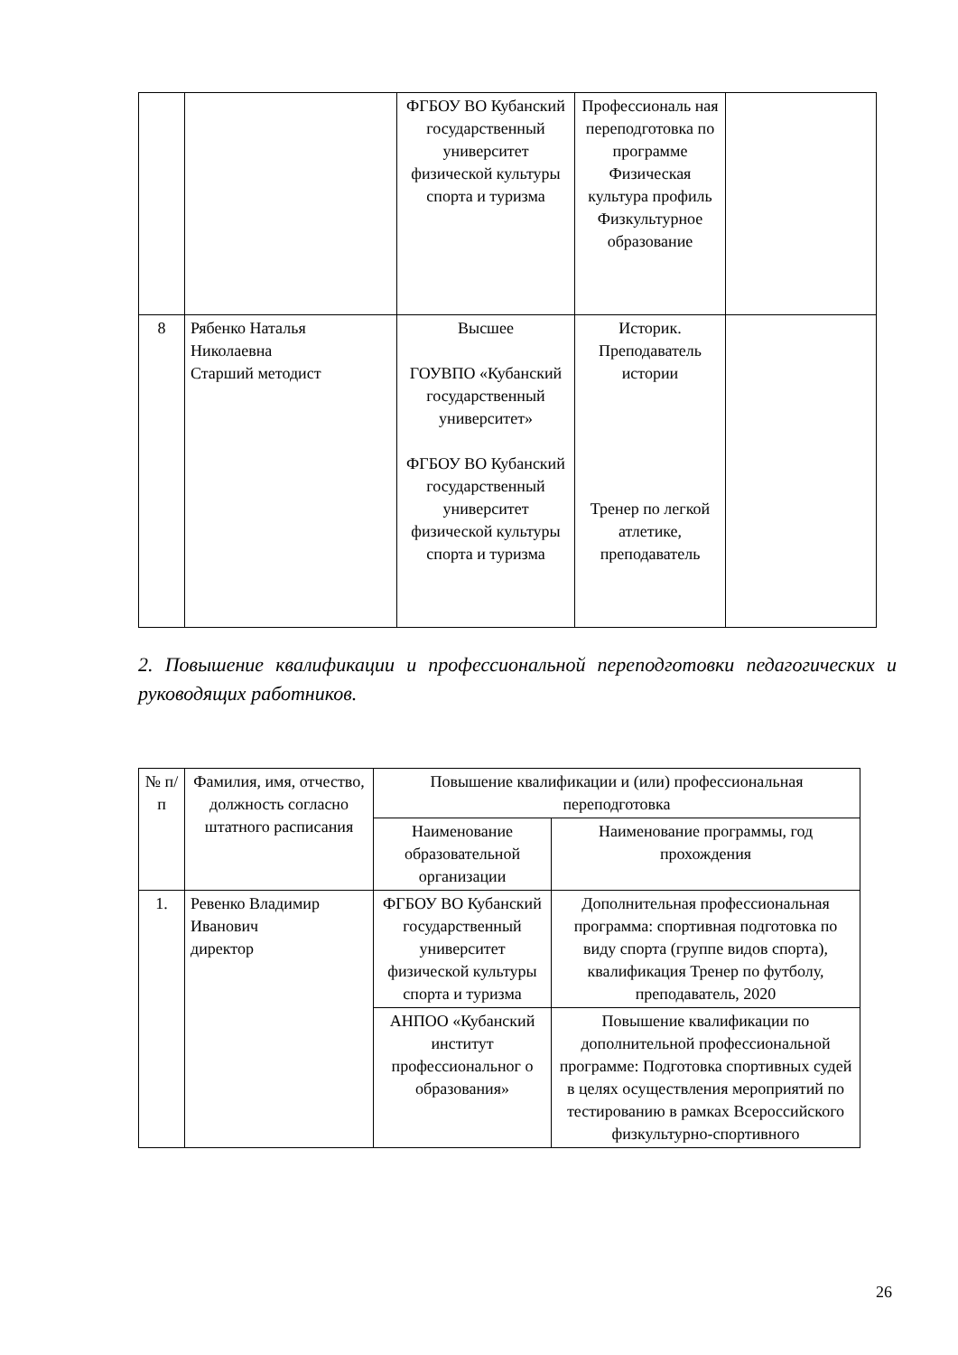| | | ФГБОУ ВО Кубанский государственный университет физической культуры спорта и туризма | Профессиональ ная переподготовка по программе Физическая культура профиль Физкультурное образование | |
| 8 | Рябенко Наталья Николаевна Старший методист | Высшее ГОУВПО «Кубанский государственный университет» ФГБОУ ВО Кубанский государственный университет физической культуры спорта и туризма | Историк. Преподаватель истории Тренер по легкой атлетике, преподаватель | |
2. Повышение квалификации и профессиональной переподготовки педагогических и руководящих работников.
| № п/п | Фамилия, имя, отчество, должность согласно штатного расписания | Повышение квалификации и (или) профессиональная переподготовка | |
| --- | --- | --- | --- |
| | | Наименование образовательной организации | Наименование программы, год прохождения |
| 1. | Ревенко Владимир Иванович директор | ФГБОУ ВО Кубанский государственный университет физической культуры спорта и туризма | Дополнительная профессиональная программа: спортивная подготовка по виду спорта (группе видов спорта), квалификация Тренер по футболу, преподаватель, 2020 |
| | | АНПОО «Кубанский институт профессиональног о образования» | Повышение квалификации по дополнительной профессиональной программе: Подготовка спортивных судей в целях осуществления мероприятий по тестированию в рамках Всероссийского физкультурно-спортивного |
26